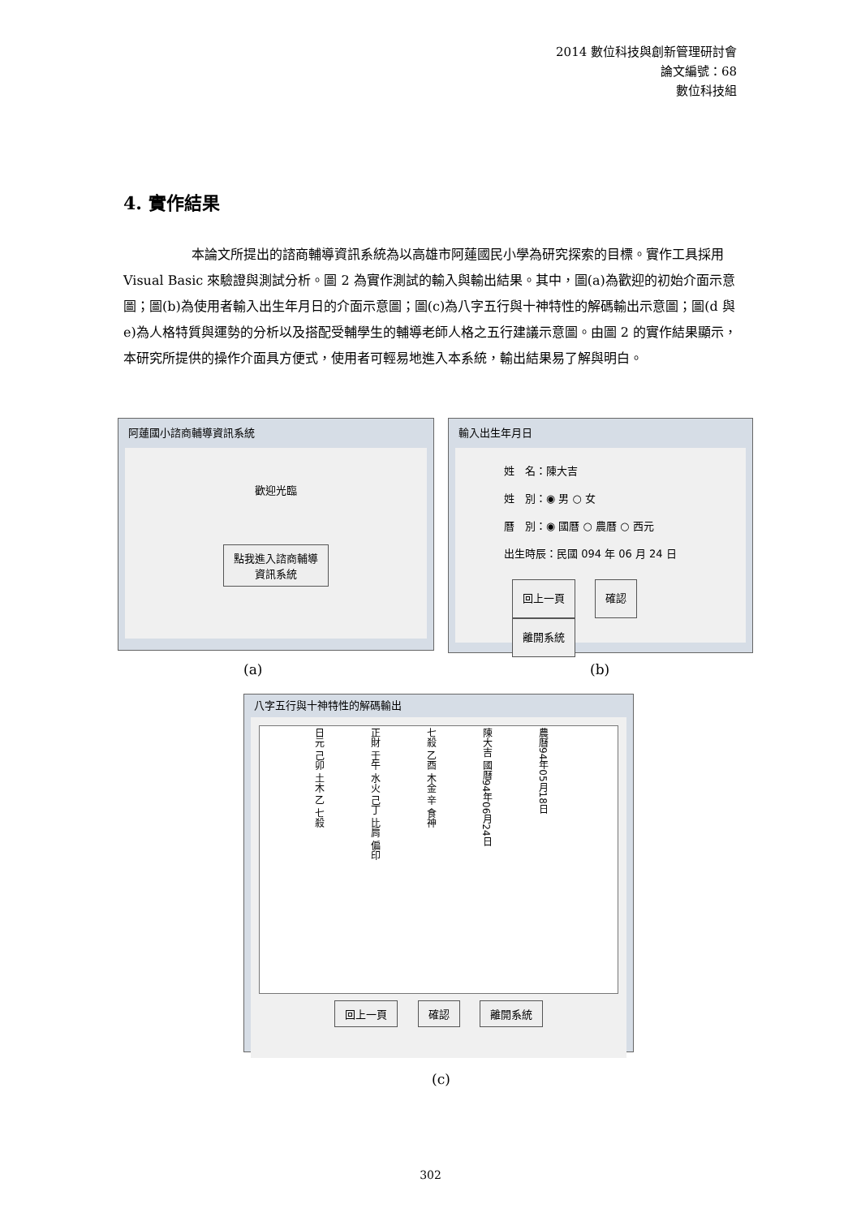2014 數位科技與創新管理研討會
論文編號：68
數位科技組
4. 實作結果
本論文所提出的諮商輔導資訊系統為以高雄市阿蓮國民小學為研究探索的目標。實作工具採用 Visual Basic 來驗證與測試分析。圖 2 為實作測試的輸入與輸出結果。其中，圖(a)為歡迎的初始介面示意圖；圖(b)為使用者輸入出生年月日的介面示意圖；圖(c)為八字五行與十神特性的解碼輸出示意圖；圖(d 與 e)為人格特質與運勢的分析以及搭配受輔學生的輔導老師人格之五行建議示意圖。由圖 2 的實作結果顯示，本研究所提供的操作介面具方便式，使用者可輕易地進入本系統，輸出結果易了解與明白。
阿蓮國小諮商輔導資訊系統
歡迎光臨
點我進入諮商輔導
資訊系統
輸入出生年月日
姓　名：陳大吉
姓　別：◉ 男 ○ 女
曆　別：◉ 國曆 ○ 農曆 ○ 西元
出生時辰：民國 094 年 06 月 24 日
回上一頁 確認 離開系統
(a) (b)
八字五行與十神特性的解碼輸出
日元 己卯 土木 乙 七殺 正財 壬午 水火 己丁 比肩 偏印 七殺 乙酉 木金 辛 食神 陳大吉 國曆94年06月24日 農曆94年05月18日
回上一頁 確認 離開系統
(c)
302